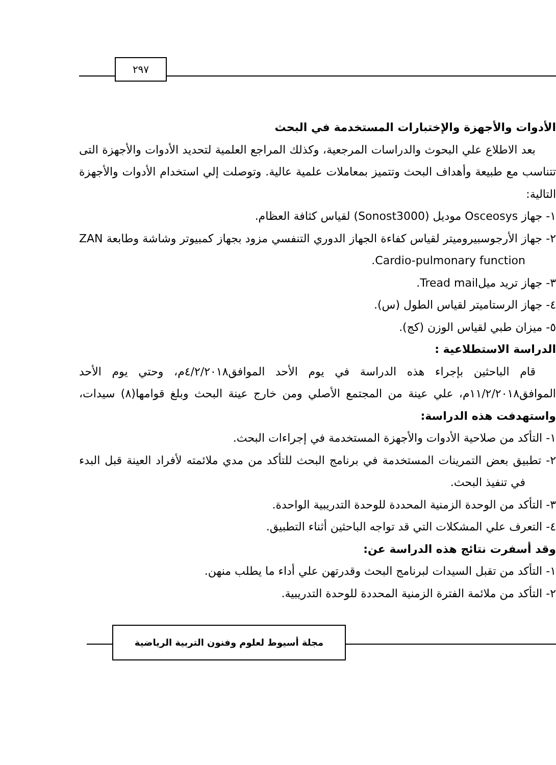٢٩٧
الأدوات والأجهزة والإختبارات المستخدمة في البحث
بعد الاطلاع علي البحوث والدراسات المرجعية، وكذلك المراجع العلمية لتحديد الأدوات والأجهزة التى تتناسب مع طبيعة وأهداف البحث وتتميز بمعاملات علمية عالية. وتوصلت إلي استخدام الأدوات والأجهزة التالية:
١- جهاز Osceosys موديل (Sonost3000) لقياس كثافة العظام.
٢- جهاز الأرجوسبيروميتر لقياس كفاءة الجهاز الدوري التنفسي مزود بجهاز كمبيوتر وشاشة وطابعة ZAN Cardio-pulmonary function.
٣- جهاز تريد ميلTread mail.
٤- جهاز الرستاميتر لقياس الطول (س).
٥- ميزان طبي لقياس الوزن (كج).
الدراسة الاستطلاعية :
قام الباحثين بإجراء هذه الدراسة في يوم الأحد الموافق٤/٢/٢٠١٨م، وحتي يوم الأحد الموافق١١/٢/٢٠١٨م، علي عينة من المجتمع الأصلي ومن خارج عينة البحث وبلغ قوامها(٨) سيدات، واستهدفت هذه الدراسة:
١- التأكد من صلاحية الأدوات والأجهزة المستخدمة في إجراءات البحث.
٢- تطبيق بعض التمرينات المستخدمة في برنامج البحث للتأكد من مدي ملائمته لأفراد العينة قبل البدء في تنفيذ البحث.
٣- التأكد من الوحدة الزمنية المحددة للوحدة التدريبية الواحدة.
٤- التعرف علي المشكلات التي قد تواجه الباحثين أثناء التطبيق.
وقد أسفرت نتائج هذه الدراسة عن:
١- التأكد من تقبل السيدات لبرنامج البحث وقدرتهن علي أداء ما يطلب منهن.
٢- التأكد من ملائمة الفترة الزمنية المحددة للوحدة التدريبية.
مجلة أسيوط لعلوم وفنون التربية الرياضية